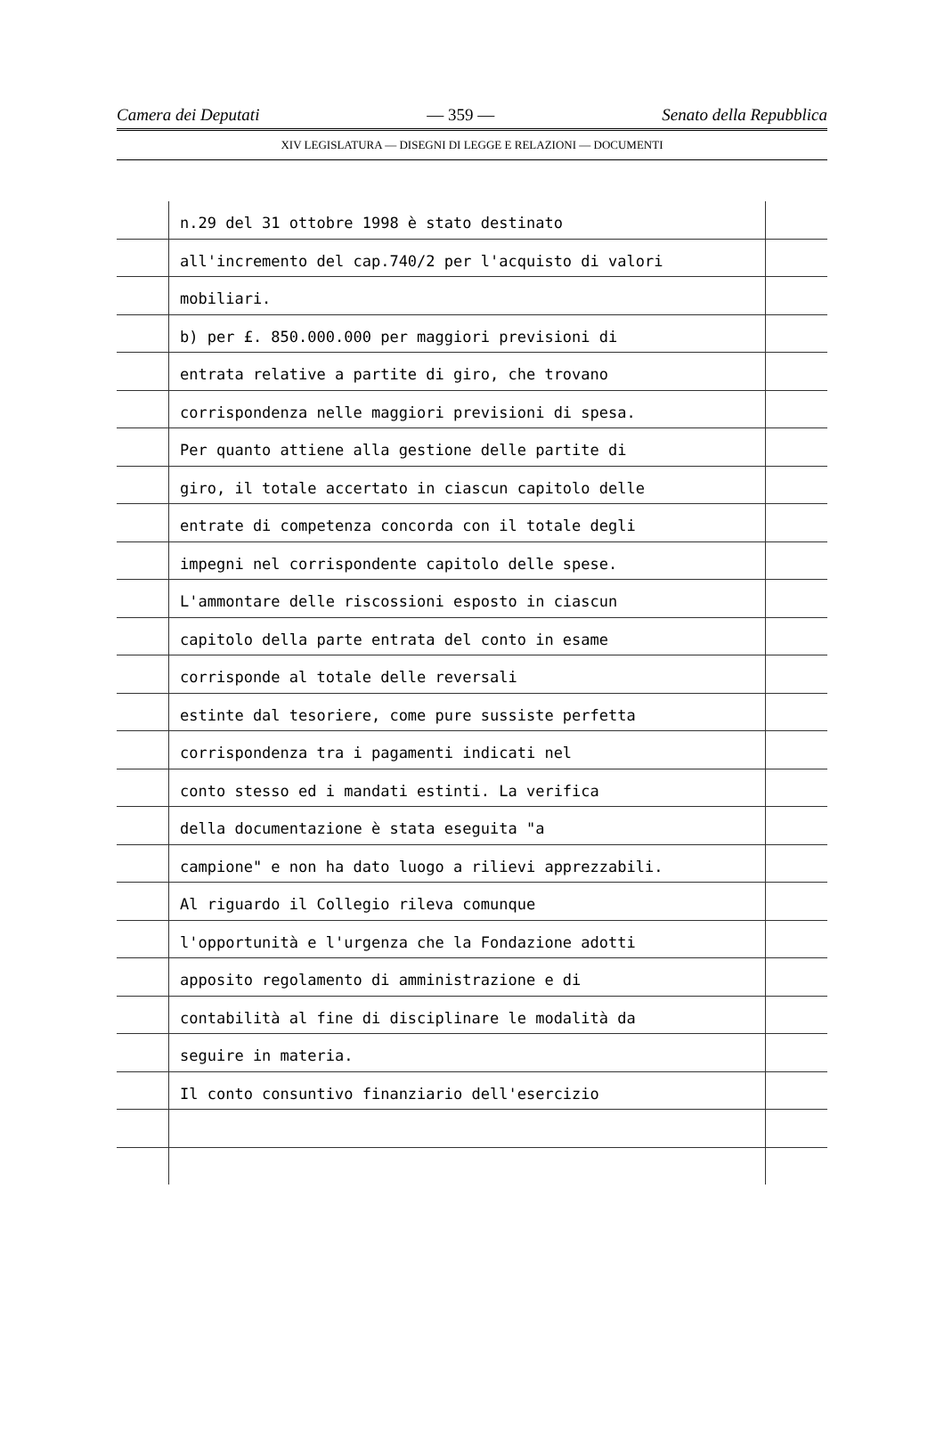Camera dei Deputati — 359 — Senato della Repubblica
XIV LEGISLATURA — DISEGNI DI LEGGE E RELAZIONI — DOCUMENTI
n.29 del 31 ottobre 1998 è stato destinato
all'incremento del cap.740/2 per l'acquisto di valori
mobiliari.
b) per £. 850.000.000 per maggiori previsioni di
entrata relative a partite di giro, che trovano
corrispondenza nelle maggiori previsioni di spesa.
Per quanto attiene alla gestione delle partite di
giro, il totale accertato in ciascun capitolo delle
entrate di competenza concorda con il totale degli
impegni nel corrispondente capitolo delle spese.
L'ammontare delle riscossioni esposto in ciascun
capitolo della parte entrata del conto in esame
corrisponde al totale delle reversali
estinte dal tesoriere, come pure sussiste perfetta
corrispondenza tra i pagamenti indicati nel
conto stesso ed i mandati estinti. La verifica
della documentazione è stata eseguita "a
campione" e non ha dato luogo a rilievi apprezzabili.
Al riguardo il Collegio rileva comunque
l'opportunità e l'urgenza che la Fondazione adotti
apposito regolamento di amministrazione e di
contabilità al fine di disciplinare le modalità da
seguire in materia.
Il conto consuntivo finanziario dell'esercizio